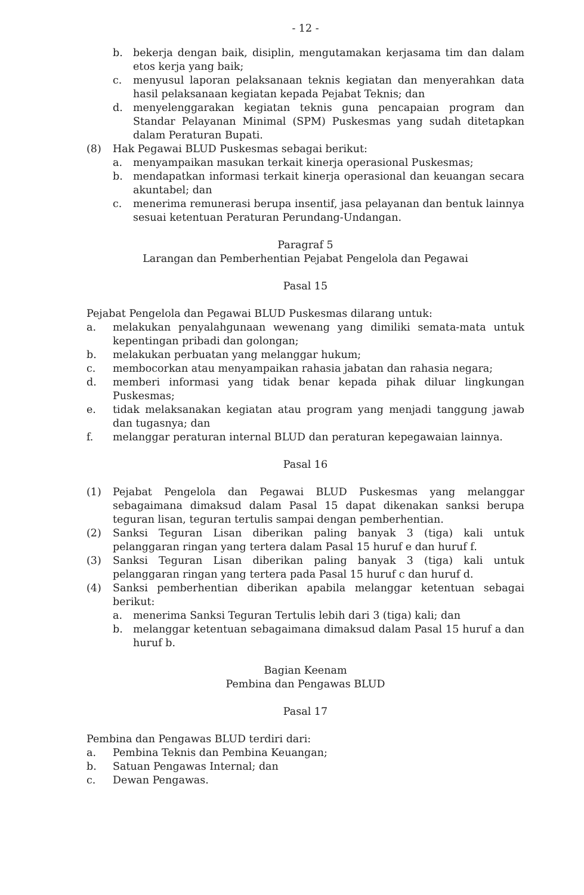- 12 -
b. bekerja dengan baik, disiplin, mengutamakan kerjasama tim dan dalam etos kerja yang baik;
c. menyusul laporan pelaksanaan teknis kegiatan dan menyerahkan data hasil pelaksanaan kegiatan kepada Pejabat Teknis; dan
d. menyelenggarakan kegiatan teknis guna pencapaian program dan Standar Pelayanan Minimal (SPM) Puskesmas yang sudah ditetapkan dalam Peraturan Bupati.
(8) Hak Pegawai BLUD Puskesmas sebagai berikut:
a. menyampaikan masukan terkait kinerja operasional Puskesmas;
b. mendapatkan informasi terkait kinerja operasional dan keuangan secara akuntabel; dan
c. menerima remunerasi berupa insentif, jasa pelayanan dan bentuk lainnya sesuai ketentuan Peraturan Perundang-Undangan.
Paragraf 5
Larangan dan Pemberhentian Pejabat Pengelola dan Pegawai
Pasal 15
Pejabat Pengelola dan Pegawai BLUD Puskesmas dilarang untuk:
a. melakukan penyalahgunaan wewenang yang dimiliki semata-mata untuk kepentingan pribadi dan golongan;
b. melakukan perbuatan yang melanggar hukum;
c. membocorkan atau menyampaikan rahasia jabatan dan rahasia negara;
d. memberi informasi yang tidak benar kepada pihak diluar lingkungan Puskesmas;
e. tidak melaksanakan kegiatan atau program yang menjadi tanggung jawab dan tugasnya; dan
f. melanggar peraturan internal BLUD dan peraturan kepegawaian lainnya.
Pasal 16
(1) Pejabat Pengelola dan Pegawai BLUD Puskesmas yang melanggar sebagaimana dimaksud dalam Pasal 15 dapat dikenakan sanksi berupa teguran lisan, teguran tertulis sampai dengan pemberhentian.
(2) Sanksi Teguran Lisan diberikan paling banyak 3 (tiga) kali untuk pelanggaran ringan yang tertera dalam Pasal 15 huruf e dan huruf f.
(3) Sanksi Teguran Lisan diberikan paling banyak 3 (tiga) kali untuk pelanggaran ringan yang tertera pada Pasal 15 huruf c dan huruf d.
(4) Sanksi pemberhentian diberikan apabila melanggar ketentuan sebagai berikut:
a. menerima Sanksi Teguran Tertulis lebih dari 3 (tiga) kali; dan
b. melanggar ketentuan sebagaimana dimaksud dalam Pasal 15 huruf a dan huruf b.
Bagian Keenam
Pembina dan Pengawas BLUD
Pasal 17
Pembina dan Pengawas BLUD terdiri dari:
a. Pembina Teknis dan Pembina Keuangan;
b. Satuan Pengawas Internal; dan
c. Dewan Pengawas.